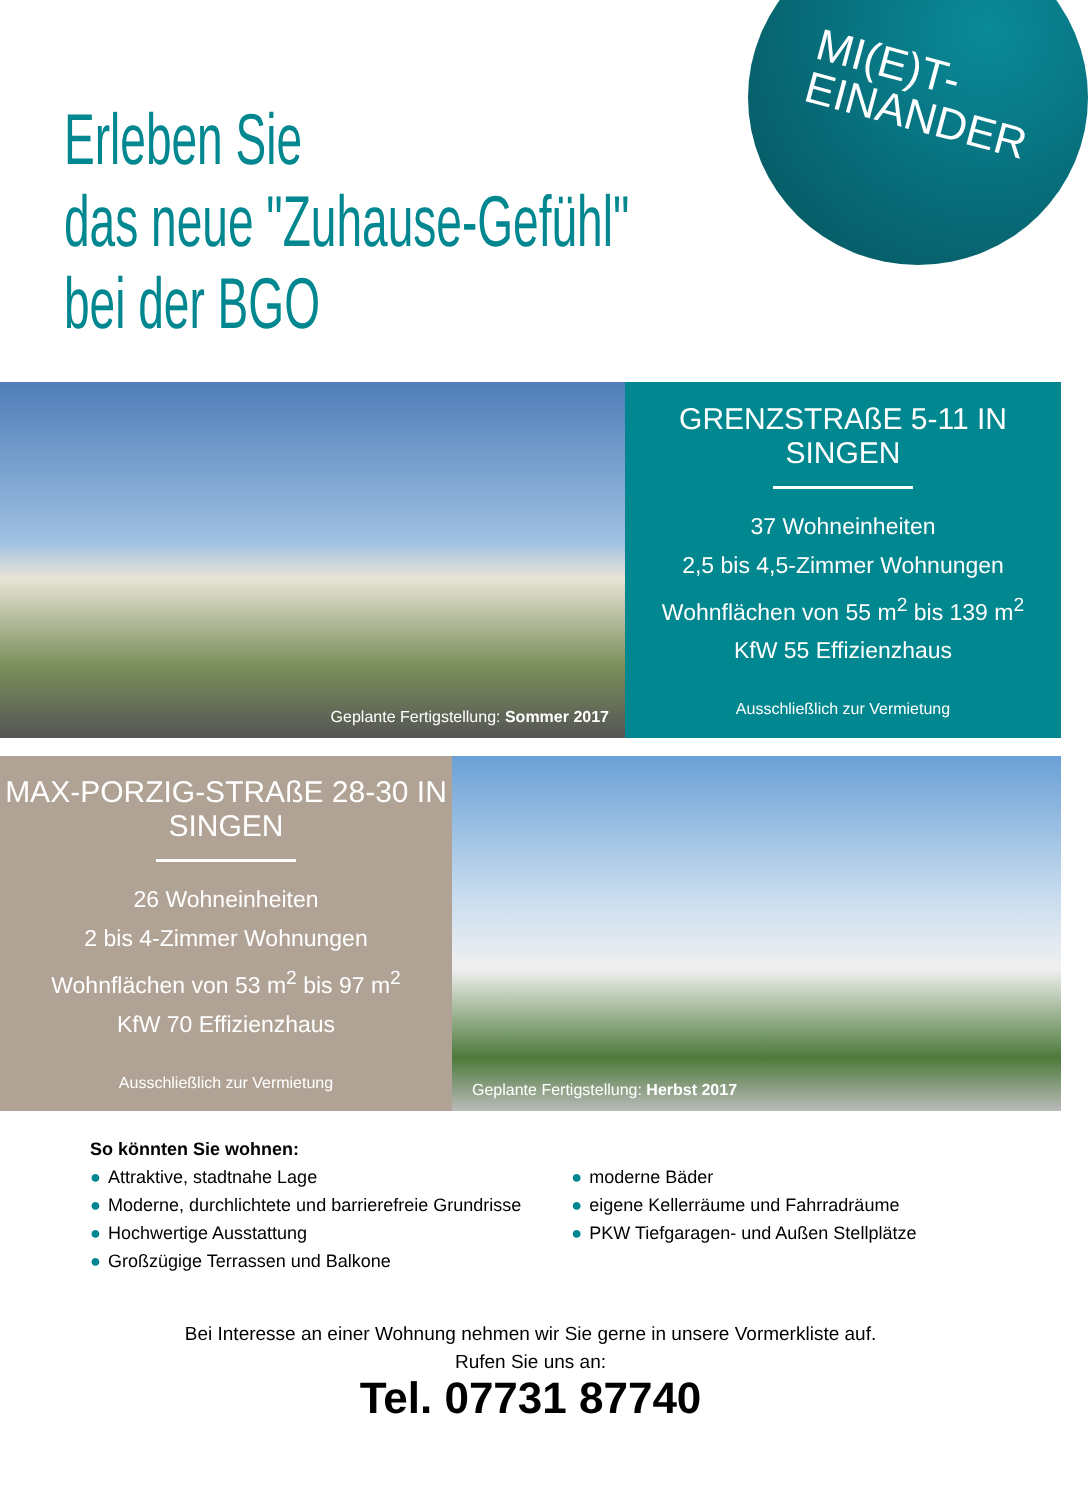MI(E)T-
EINANDER
Erleben Sie
das neue "Zuhause-Gefühl"
bei der BGO
Geplante Fertigstellung: Sommer 2017
GRENZSTRAßE 5-11 IN SINGEN
37 Wohneinheiten
2,5 bis 4,5-Zimmer Wohnungen
Wohnflächen von 55 m<sup>2</sup> bis 139 m<sup>2</sup>
KfW 55 Effizienzhaus
Ausschließlich zur Vermietung
MAX-PORZIG-STRAßE 28-30 IN SINGEN
26 Wohneinheiten
2 bis 4-Zimmer Wohnungen
Wohnflächen von 53 m<sup>2</sup> bis 97 m<sup>2</sup>
KfW 70 Effizienzhaus
Ausschließlich zur Vermietung
Geplante Fertigstellung: Herbst 2017
So könnten Sie wohnen:
● Attraktive, stadtnahe Lage
● Moderne, durchlichtete und barrierefreie Grundrisse
● Hochwertige Ausstattung
● Großzügige Terrassen und Balkone
● moderne Bäder
● eigene Kellerräume und Fahrradräume
● PKW Tiefgaragen- und Außen Stellplätze
Bei Interesse an einer Wohnung nehmen wir Sie gerne in unsere Vormerkliste auf.
Rufen Sie uns an:
Tel. 07731 87740